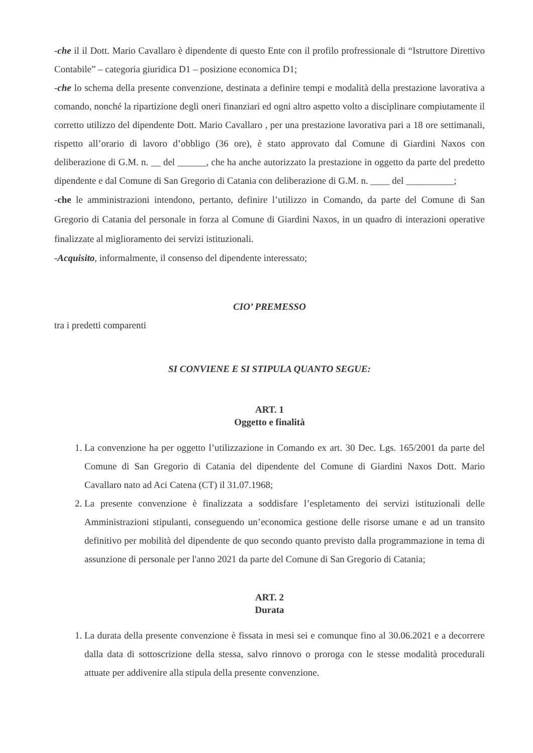-che il il Dott. Mario Cavallaro è dipendente di questo Ente con il profilo profressionale di “Istruttore Direttivo Contabile” – categoria giuridica D1 – posizione economica D1;
-che lo schema della presente convenzione, destinata a definire tempi e modalità della prestazione lavorativa a comando, nonché la ripartizione degli oneri finanziari ed ogni altro aspetto volto a disciplinare compiutamente il corretto utilizzo del dipendente Dott. Mario Cavallaro , per una prestazione lavorativa pari a 18 ore settimanali, rispetto all’orario di lavoro d’obbligo (36 ore), è stato approvato dal Comune di Giardini Naxos con deliberazione di G.M. n. __ del ______, che ha anche autorizzato la prestazione in oggetto da parte del predetto dipendente e dal Comune di San Gregorio di Catania con deliberazione di G.M. n. ____ del __________;
-che le amministrazioni intendono, pertanto, definire l’utilizzo in Comando, da parte del Comune di San Gregorio di Catania del personale in forza al Comune di Giardini Naxos, in un quadro di interazioni operative finalizzate al miglioramento dei servizi istituzionali.
-Acquisito, informalmente, il consenso del dipendente interessato;
CIO’ PREMESSO
tra i predetti comparenti
SI CONVIENE E SI STIPULA QUANTO SEGUE:
ART. 1
Oggetto e finalità
1. La convenzione ha per oggetto l’utilizzazione in Comando ex art. 30 Dec. Lgs. 165/2001 da parte del Comune di San Gregorio di Catania del dipendente del Comune di Giardini Naxos Dott. Mario Cavallaro nato ad Aci Catena (CT) il 31.07.1968;
2. La presente convenzione è finalizzata a soddisfare l’espletamento dei servizi istituzionali delle Amministrazioni stipulanti, conseguendo un’economica gestione delle risorse umane e ad un transito definitivo per mobilità del dipendente de quo secondo quanto previsto dalla programmazione in tema di assunzione di personale per l'anno 2021 da parte del Comune di San Gregorio di Catania;
ART. 2
Durata
1. La durata della presente convenzione è fissata in mesi sei e comunque fino al 30.06.2021 e a decorrere dalla data di sottoscrizione della stessa, salvo rinnovo o proroga con le stesse modalità procedurali attuate per addivenire alla stipula della presente convenzione.